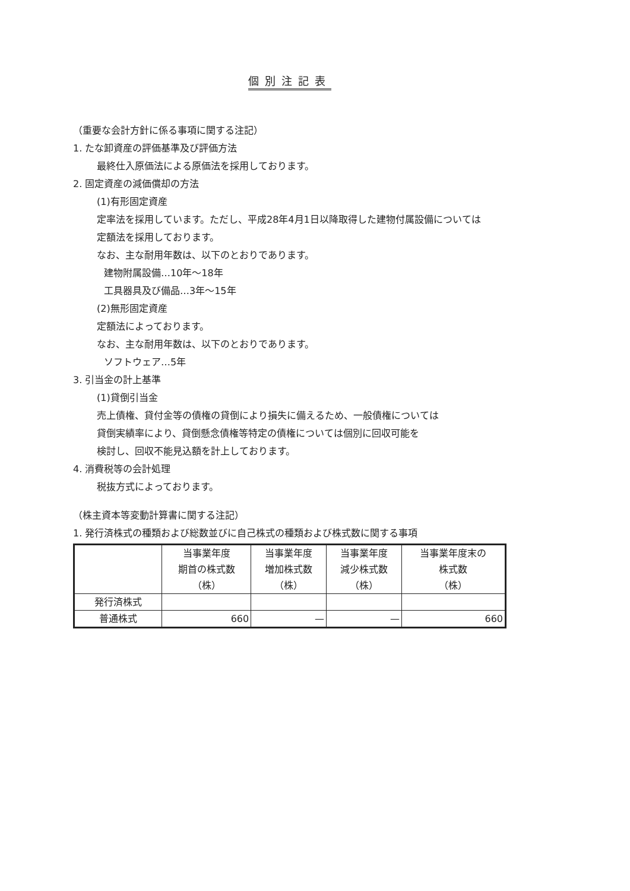個別注記表
（重要な会計方針に係る事項に関する注記）
1. たな卸資産の評価基準及び評価方法
最終仕入原価法による原価法を採用しております。
2. 固定資産の減価償却の方法
(1)有形固定資産
定率法を採用しています。ただし、平成28年4月1日以降取得した建物付属設備については
定額法を採用しております。
なお、主な耐用年数は、以下のとおりであります。
建物附属設備…10年～18年
工具器具及び備品…3年～15年
(2)無形固定資産
定額法によっております。
なお、主な耐用年数は、以下のとおりであります。
ソフトウェア…5年
3. 引当金の計上基準
(1)貸倒引当金
売上債権、貸付金等の債権の貸倒により損失に備えるため、一般債権については
貸倒実績率により、貸倒懸念債権等特定の債権については個別に回収可能を
検討し、回収不能見込額を計上しております。
4. 消費税等の会計処理
税抜方式によっております。
（株主資本等変動計算書に関する注記）
1. 発行済株式の種類および総数並びに自己株式の種類および株式数に関する事項
| | 当事業年度 期首の株式数 （株） | 当事業年度 増加株式数 （株） | 当事業年度 減少株式数 （株） | 当事業年度末の 株式数 （株） |
| --- | --- | --- | --- | --- |
| 発行済株式 | | | | |
| 普通株式 | 660 | — | — | 660 |